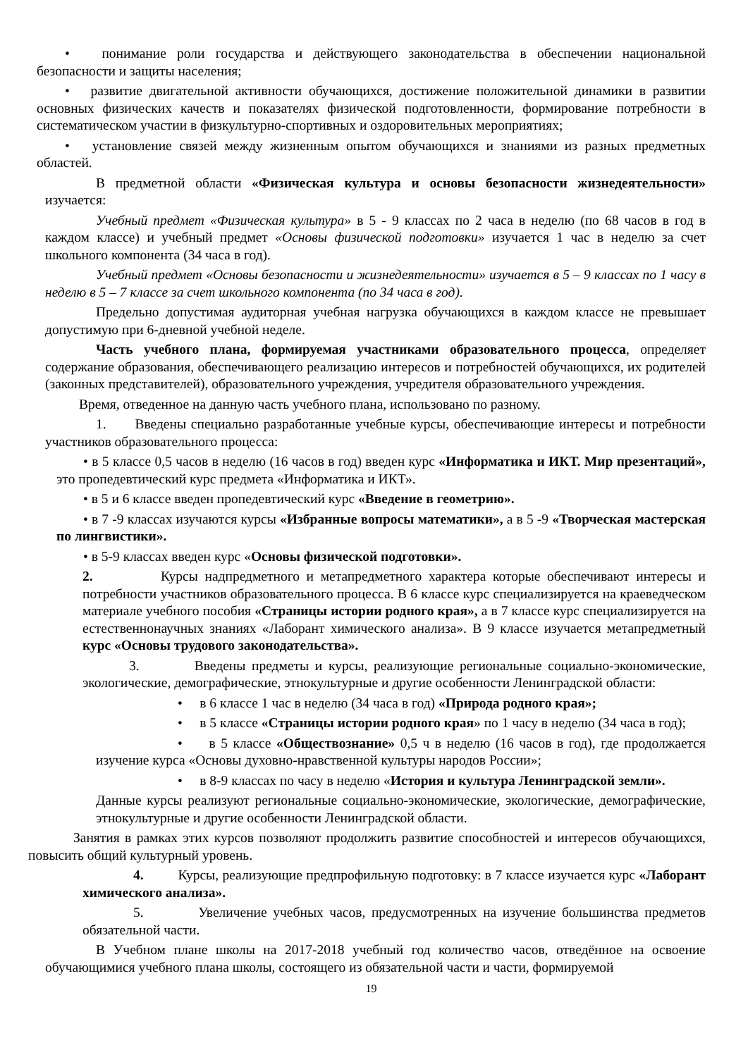• понимание роли государства и действующего законодательства в обеспечении национальной безопасности и защиты населения;
• развитие двигательной активности обучающихся, достижение положительной динамики в развитии основных физических качеств и показателях физической подготовленности, формирование потребности в систематическом участии в физкультурно-спортивных и оздоровительных мероприятиях;
• установление связей между жизненным опытом обучающихся и знаниями из разных предметных областей.
В предметной области «Физическая культура и основы безопасности жизнедеятельности» изучается:
Учебный предмет «Физическая культура» в 5 - 9 классах по 2 часа в неделю (по 68 часов в год в каждом классе) и учебный предмет «Основы физической подготовки» изучается 1 час в неделю за счет школьного компонента (34 часа в год).
Учебный предмет «Основы безопасности и жизнедеятельности» изучается в 5 – 9 классах по 1 часу в неделю в 5 – 7 классе за счет школьного компонента (по 34 часа в год).
Предельно допустимая аудиторная учебная нагрузка обучающихся в каждом классе не превышает допустимую при 6-дневной учебной неделе.
Часть учебного плана, формируемая участниками образовательного процесса, определяет содержание образования, обеспечивающего реализацию интересов и потребностей обучающихся, их родителей (законных представителей), образовательного учреждения, учредителя образовательного учреждения.
Время, отведенное на данную часть учебного плана, использовано по разному.
1. Введены специально разработанные учебные курсы, обеспечивающие интересы и потребности участников образовательного процесса:
• в 5 классе 0,5 часов в неделю (16 часов в год) введен курс «Информатика и ИКТ. Мир презентаций», это пропедевтический курс предмета «Информатика и ИКТ».
• в 5 и 6 классе введен пропедевтический курс «Введение в геометрию».
• в 7 -9 классах изучаются курсы «Избранные вопросы математики», а в 5 -9 «Творческая мастерская по лингвистики».
• в 5-9 классах введен курс «Основы физической подготовки».
2. Курсы надпредметного и метапредметного характера которые обеспечивают интересы и потребности участников образовательного процесса. В 6 классе курс специализируется на краеведческом материале учебного пособия «Страницы истории родного края», а в 7 классе курс специализируется на естественнонаучных знаниях «Лаборант химического анализа». В 9 классе изучается метапредметный курс «Основы трудового законодательства».
3. Введены предметы и курсы, реализующие региональные социально-экономические, экологические, демографические, этнокультурные и другие особенности Ленинградской области:
• в 6 классе 1 час в неделю (34 часа в год) «Природа родного края»;
• в 5 классе «Страницы истории родного края» по 1 часу в неделю (34 часа в год);
• в 5 классе «Обществознание» 0,5 ч в неделю (16 часов в год), где продолжается изучение курса «Основы духовно-нравственной культуры народов России»;
• в 8-9 классах по часу в неделю «История и культура Ленинградской земли».
Данные курсы реализуют региональные социально-экономические, экологические, демографические, этнокультурные и другие особенности Ленинградской области.
Занятия в рамках этих курсов позволяют продолжить развитие способностей и интересов обучающихся, повысить общий культурный уровень.
4. Курсы, реализующие предпрофильную подготовку: в 7 классе изучается курс «Лаборант химического анализа».
5. Увеличение учебных часов, предусмотренных на изучение большинства предметов обязательной части.
В Учебном плане школы на 2017-2018 учебный год количество часов, отведённое на освоение обучающимися учебного плана школы, состоящего из обязательной части и части, формируемой
19